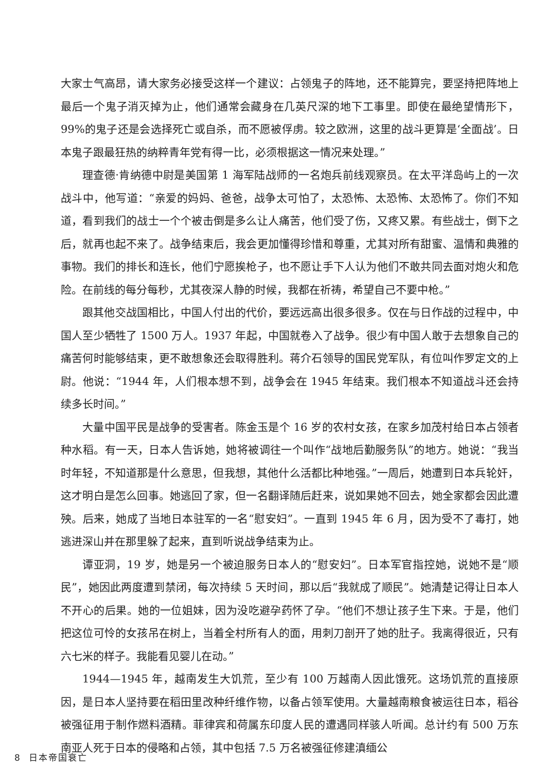大家士气高昂，请大家务必接受这样一个建议：占领鬼子的阵地，还不能算完，要坚持把阵地上最后一个鬼子消灭掉为止，他们通常会藏身在几英尺深的地下工事里。即使在最绝望情形下，99%的鬼子还是会选择死亡或自杀，而不愿被俘虏。较之欧洲，这里的战斗更算是‘全面战’。日本鬼子跟最狂热的纳粹青年党有得一比，必须根据这一情况来处理。”
理查德·肯纳德中尉是美国第 1 海军陆战师的一名炮兵前线观察员。在太平洋岛屿上的一次战斗中，他写道：“亲爱的妈妈、爸爸，战争太可怕了，太恐怖、太恐怖、太恐怖了。你们不知道，看到我们的战士一个个被击倒是多么让人痛苦，他们受了伤，又疼又累。有些战士，倒下之后，就再也起不来了。战争结束后，我会更加懂得珍惜和尊重，尤其对所有甜蜜、温情和典雅的事物。我们的排长和连长，他们宁愿挨枪子，也不愿让手下人认为他们不敢共同去面对炮火和危险。在前线的每分每秒，尤其夜深人静的时候，我都在祈祷，希望自己不要中枪。”
跟其他交战国相比，中国人付出的代价，要远远高出很多很多。仅在与日作战的过程中，中国人至少牺牲了 1500 万人。1937 年起，中国就卷入了战争。很少有中国人敢于去想象自己的痛苦何时能够结束，更不敢想象还会取得胜利。蒋介石领导的国民党军队，有位叫作罗定文的上尉。他说：“1944 年，人们根本想不到，战争会在 1945 年结束。我们根本不知道战斗还会持续多长时间。”
大量中国平民是战争的受害者。陈金玉是个 16 岁的农村女孩，在家乡加茂村给日本占领者种水稻。有一天，日本人告诉她，她将被调往一个叫作“战地后勤服务队”的地方。她说：“我当时年轻，不知道那是什么意思，但我想，其他什么活都比种地强。”一周后，她遭到日本兵轮奸，这才明白是怎么回事。她逃回了家，但一名翻译随后赶来，说如果她不回去，她全家都会因此遭殃。后来，她成了当地日本驻军的一名“慰安妇”。一直到 1945 年 6 月，因为受不了毒打，她逃进深山并在那里躲了起来，直到听说战争结束为止。
谭亚洞，19 岁，她是另一个被迫服务日本人的“慰安妇”。日本军官指控她，说她不是“顺民”，她因此两度遭到禁闭，每次持续 5 天时间，那以后“我就成了顺民”。她清楚记得让日本人不开心的后果。她的一位姐妹，因为没吃避孕药怀了孕。“他们不想让孩子生下来。于是，他们把这位可怜的女孩吊在树上，当着全村所有人的面，用刺刀剖开了她的肚子。我离得很近，只有六七米的样子。我能看见婴儿在动。”
1944—1945 年，越南发生大饥荒，至少有 100 万越南人因此饿死。这场饥荒的直接原因，是日本人坚持要在稻田里改种纤维作物，以备占领军使用。大量越南粮食被运往日本，稻谷被强征用于制作燃料酒精。菲律宾和荷属东印度人民的遭遇同样骇人听闻。总计约有 500 万东南亚人死于日本的侵略和占领，其中包括 7.5 万名被强征修建滇缅公
8 日本帝国衰亡